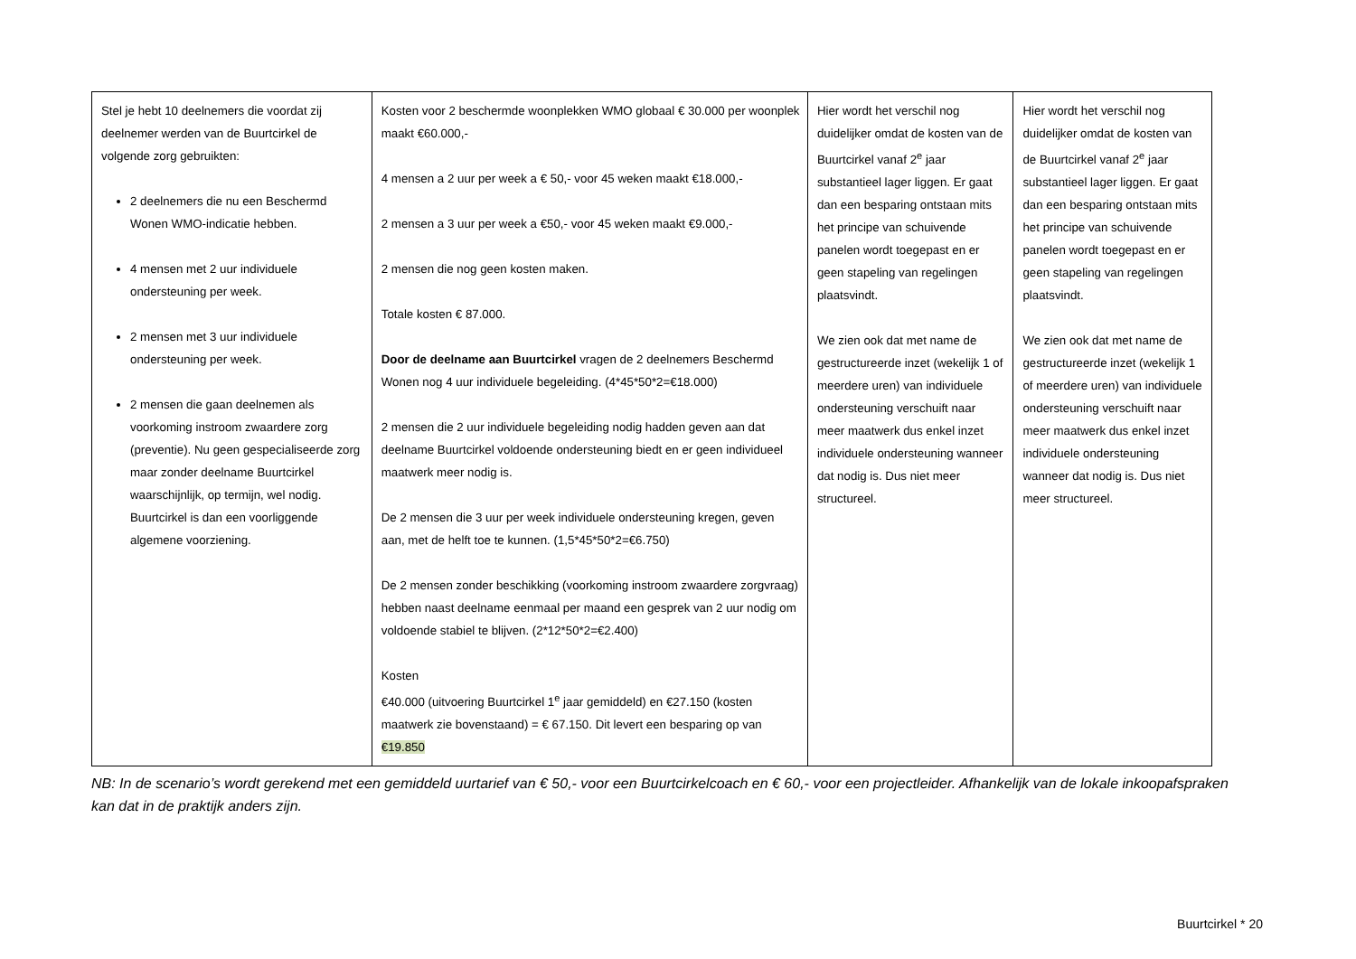| Stel je hebt 10 deelnemers die voordat zij deelnemer werden van de Buurtcirkel de volgende zorg gebruikten: 2 deelnemers die nu een Beschermd Wonen WMO-indicatie hebben. 4 mensen met 2 uur individuele ondersteuning per week. 2 mensen met 3 uur individuele ondersteuning per week. 2 mensen die gaan deelnemen als voorkoming instroom zwaardere zorg (preventie). Nu geen gespecialiseerde zorg maar zonder deelname Buurtcirkel waarschijnlijk, op termijn, wel nodig. Buurtcirkel is dan een voorliggende algemene voorziening. | Kosten voor 2 beschermde woonplekken WMO globaal € 30.000 per woonplek maakt €60.000,- 4 mensen a 2 uur per week a € 50,- voor 45 weken maakt €18.000,- 2 mensen a 3 uur per week a €50,- voor 45 weken maakt €9.000,- 2 mensen die nog geen kosten maken. Totale kosten € 87.000. Door de deelname aan Buurtcirkel vragen de 2 deelnemers Beschermd Wonen nog 4 uur individuele begeleiding. (4*45*50*2=€18.000) 2 mensen die 2 uur individuele begeleiding nodig hadden geven aan dat deelname Buurtcirkel voldoende ondersteuning biedt en er geen individueel maatwerk meer nodig is. De 2 mensen die 3 uur per week individuele ondersteuning kregen, geven aan, met de helft toe te kunnen. (1,5*45*50*2=€6.750) De 2 mensen zonder beschikking (voorkoming instroom zwaardere zorgvraag) hebben naast deelname eenmaal per maand een gesprek van 2 uur nodig om voldoende stabiel te blijven. (2*12*50*2=€2.400) Kosten €40.000 (uitvoering Buurtcirkel 1<sup>e</sup> jaar gemiddeld) en €27.150 (kosten maatwerk zie bovenstaand) = € 67.150. Dit levert een besparing op van €19.850 | Hier wordt het verschil nog duidelijker omdat de kosten van de Buurtcirkel vanaf 2<sup>e</sup> jaar substantieel lager liggen. Er gaat dan een besparing ontstaan mits het principe van schuivende panelen wordt toegepast en er geen stapeling van regelingen plaatsvindt. We zien ook dat met name de gestructureerde inzet (wekelijk 1 of meerdere uren) van individuele ondersteuning verschuift naar meer maatwerk dus enkel inzet individuele ondersteuning wanneer dat nodig is. Dus niet meer structureel. | Hier wordt het verschil nog duidelijker omdat de kosten van de Buurtcirkel vanaf 2<sup>e</sup> jaar substantieel lager liggen. Er gaat dan een besparing ontstaan mits het principe van schuivende panelen wordt toegepast en er geen stapeling van regelingen plaatsvindt. We zien ook dat met name de gestructureerde inzet (wekelijk 1 of meerdere uren) van individuele ondersteuning verschuift naar meer maatwerk dus enkel inzet individuele ondersteuning wanneer dat nodig is. Dus niet meer structureel. |
NB: In de scenario’s wordt gerekend met een gemiddeld uurtarief van € 50,- voor een Buurtcirkelcoach en € 60,- voor een projectleider. Afhankelijk van de lokale inkoopafspraken kan dat in de praktijk anders zijn.
Buurtcirkel * 20